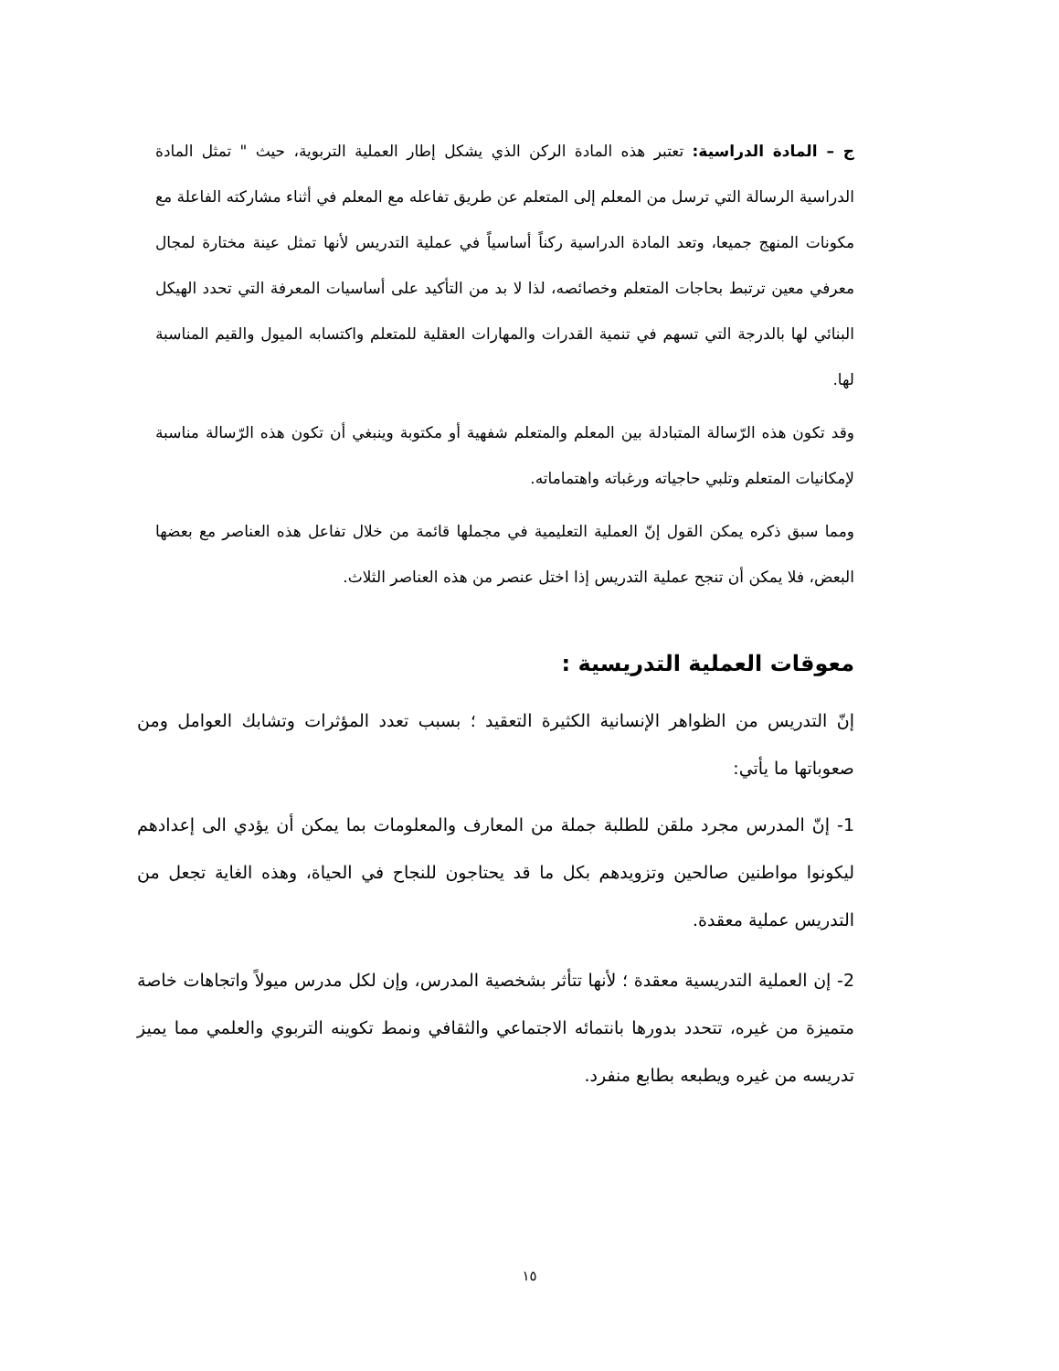ج – المادة الدراسية: تعتبر هذه المادة الركن الذي يشكل إطار العملية التربوية، حيث " تمثل المادة الدراسية الرسالة التي ترسل من المعلم إلى المتعلم عن طريق تفاعله مع المعلم في أثناء مشاركته الفاعلة مع مكونات المنهج جميعا، وتعد المادة الدراسية ركناً أساسياً في عملية التدريس لأنها تمثل عينة مختارة لمجال معرفي معين ترتبط بحاجات المتعلم وخصائصه، لذا لا بد من التأكيد على أساسيات المعرفة التي تحدد الهيكل البنائي لها بالدرجة التي تسهم في تنمية القدرات والمهارات العقلية للمتعلم واكتسابه الميول والقيم المناسبة لها.
وقد تكون هذه الرّسالة المتبادلة بين المعلم والمتعلم شفهية أو مكتوبة وينبغي أن تكون هذه الرّسالة مناسبة لإمكانيات المتعلم وتلبي حاجياته ورغباته واهتماماته.
ومما سبق ذكره يمكن القول إنّ العملية التعليمية في مجملها قائمة من خلال تفاعل هذه العناصر مع بعضها البعض، فلا يمكن أن تنجح عملية التدريس إذا اختل عنصر من هذه العناصر الثلاث.
معوقات العملية التدريسية :
إنّ التدريس من الظواهر الإنسانية الكثيرة التعقيد ؛ بسبب تعدد المؤثرات وتشابك العوامل ومن صعوباتها ما يأتي:
1- إنّ المدرس مجرد ملقن للطلبة جملة من المعارف والمعلومات بما يمكن أن يؤدي الى إعدادهم ليكونوا مواطنين صالحين وتزويدهم بكل ما قد يحتاجون للنجاح في الحياة، وهذه الغاية تجعل من التدريس عملية معقدة.
2- إن العملية التدريسية معقدة ؛ لأنها تتأثر بشخصية المدرس، وإن لكل مدرس ميولاً واتجاهات خاصة متميزة من غيره، تتحدد بدورها بانتمائه الاجتماعي والثقافي ونمط تكوينه التربوي والعلمي مما يميز تدريسه من غيره ويطبعه بطابع منفرد.
١٥